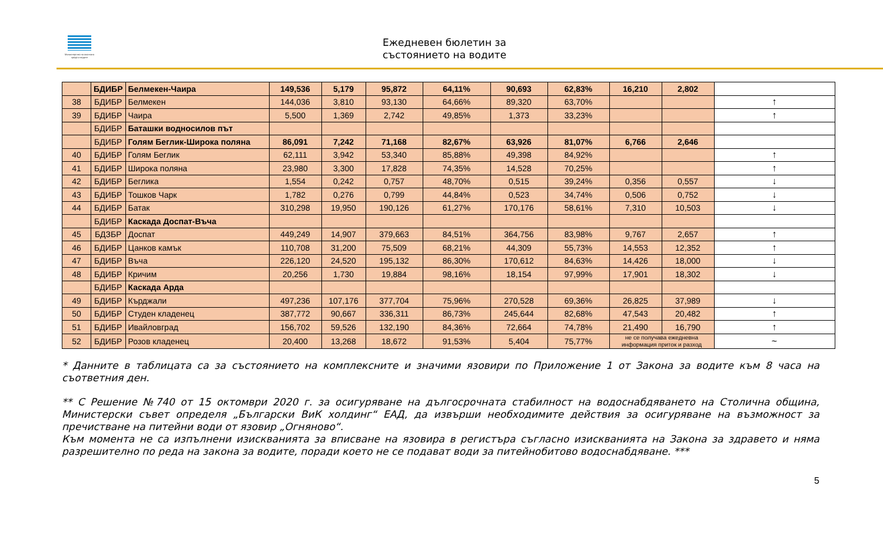Министерство на околната среда и водите
Ежедневен бюлетин за
състоянието на водите
| | БДИБР | Белмекен-Чаира | 149,536 | 5,179 | 95,872 | 64,11% | 90,693 | 62,83% | 16,210 | 2,802 | |
| 38 | БДИБР | Белмекен | 144,036 | 3,810 | 93,130 | 64,66% | 89,320 | 63,70% | | | ↑ |
| 39 | БДИБР | Чаира | 5,500 | 1,369 | 2,742 | 49,85% | 1,373 | 33,23% | | | ↑ |
| | БДИБР | Баташки водносилов път | | | | | | | | | |
| | БДИБР | Голям Беглик-Широка поляна | 86,091 | 7,242 | 71,168 | 82,67% | 63,926 | 81,07% | 6,766 | 2,646 | |
| 40 | БДИБР | Голям Беглик | 62,111 | 3,942 | 53,340 | 85,88% | 49,398 | 84,92% | | | ↑ |
| 41 | БДИБР | Широка поляна | 23,980 | 3,300 | 17,828 | 74,35% | 14,528 | 70,25% | | | ↑ |
| 42 | БДИБР | Беглика | 1,554 | 0,242 | 0,757 | 48,70% | 0,515 | 39,24% | 0,356 | 0,557 | ↓ |
| 43 | БДИБР | Тошков Чарк | 1,782 | 0,276 | 0,799 | 44,84% | 0,523 | 34,74% | 0,506 | 0,752 | ↓ |
| 44 | БДИБР | Батак | 310,298 | 19,950 | 190,126 | 61,27% | 170,176 | 58,61% | 7,310 | 10,503 | ↓ |
| | БДИБР | Каскада Доспат-Въча | | | | | | | | | |
| 45 | БДЗБР | Доспат | 449,249 | 14,907 | 379,663 | 84,51% | 364,756 | 83,98% | 9,767 | 2,657 | ↑ |
| 46 | БДИБР | Цанков камък | 110,708 | 31,200 | 75,509 | 68,21% | 44,309 | 55,73% | 14,553 | 12,352 | ↑ |
| 47 | БДИБР | Въча | 226,120 | 24,520 | 195,132 | 86,30% | 170,612 | 84,63% | 14,426 | 18,000 | ↓ |
| 48 | БДИБР | Кричим | 20,256 | 1,730 | 19,884 | 98,16% | 18,154 | 97,99% | 17,901 | 18,302 | ↓ |
| | БДИБР | Каскада Арда | | | | | | | | | |
| 49 | БДИБР | Кърджали | 497,236 | 107,176 | 377,704 | 75,96% | 270,528 | 69,36% | 26,825 | 37,989 | ↓ |
| 50 | БДИБР | Студен кладенец | 387,772 | 90,667 | 336,311 | 86,73% | 245,644 | 82,68% | 47,543 | 20,482 | ↑ |
| 51 | БДИБР | Ивайловград | 156,702 | 59,526 | 132,190 | 84,36% | 72,664 | 74,78% | 21,490 | 16,790 | ↑ |
| 52 | БДИБР | Розов кладенец | 20,400 | 13,268 | 18,672 | 91,53% | 5,404 | 75,77% | не се получава ежедневна информация приток и разход | | ~ |
* Данните в таблицата са за състоянието на комплексните и значими язовири по Приложение 1 от Закона за водите към 8 часа на съответния ден.
** С Решение №740 от 15 октомври 2020 г. за осигуряване на дългосрочната стабилност на водоснабдяването на Столична община, Министерски съвет определя „Български ВиК холдинг“ ЕАД, да извърши необходимите действия за осигуряване на възможност за пречистване на питейни води от язовир „Огняново“.
Към момента не са изпълнени изискванията за вписване на язовира в регистъра съгласно изискванията на Закона за здравето и няма разрешително по реда на закона за водите, поради което не се подават води за питейнобитово водоснабдяване. ***
5